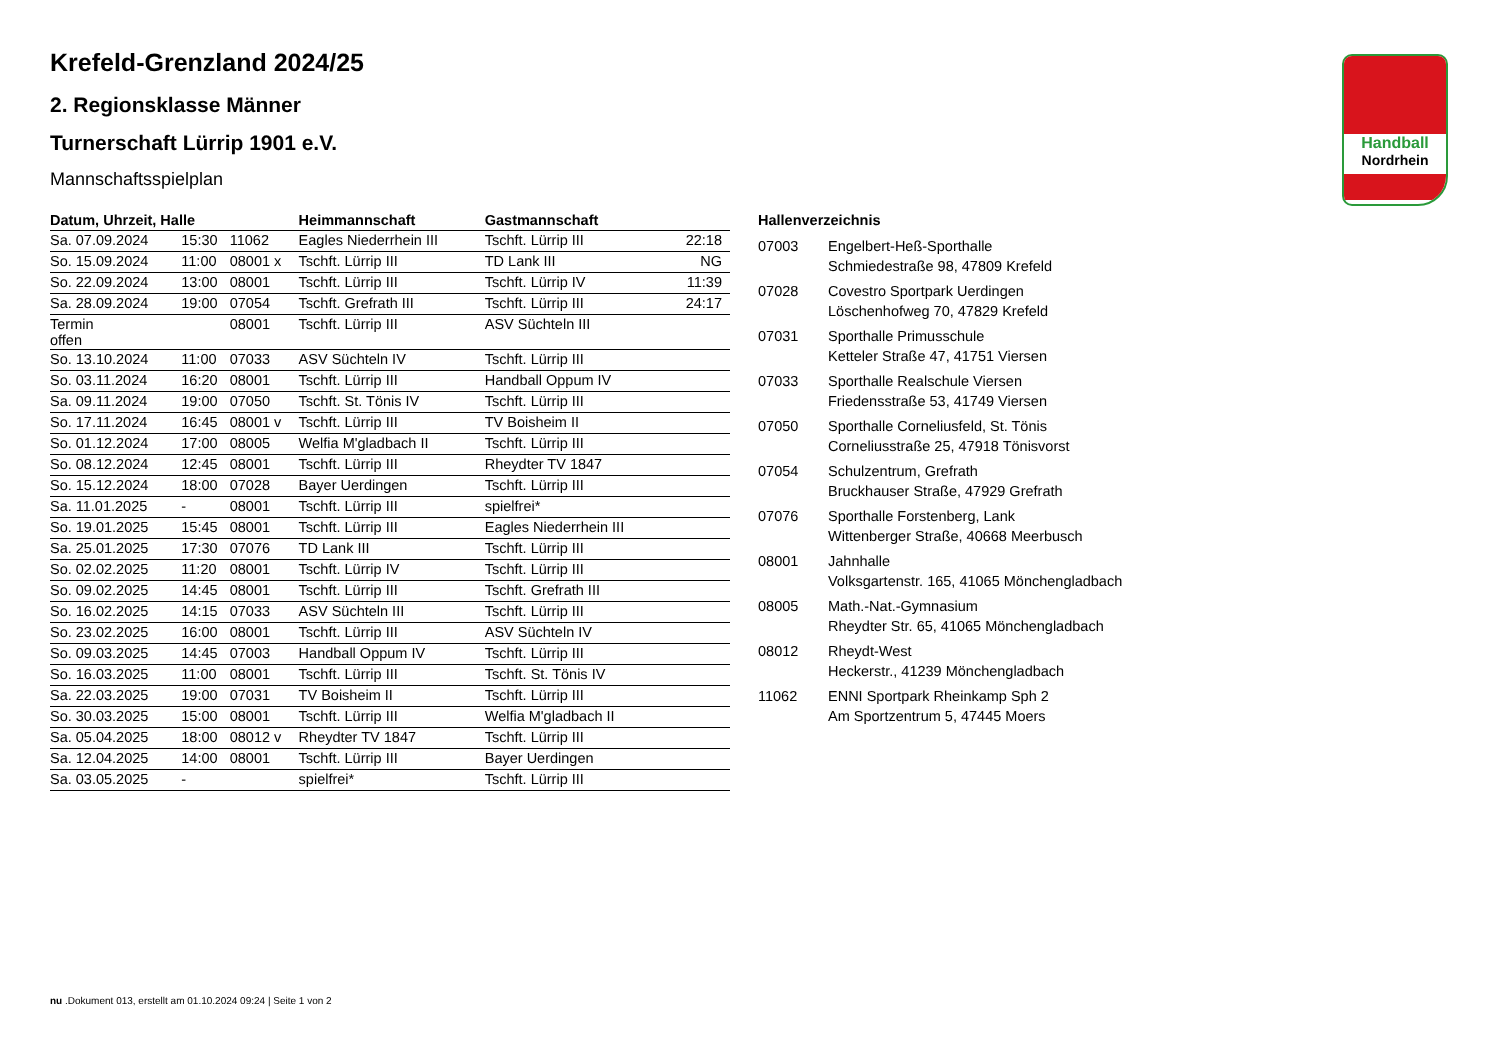Handball
Nordrhein
Krefeld-Grenzland 2024/25
2. Regionsklasse Männer
Turnerschaft Lürrip 1901 e.V.
Mannschaftsspielplan
| Datum, Uhrzeit, Halle | | | Heimmannschaft | Gastmannschaft | |
| --- | --- | --- | --- | --- | --- |
| Sa. 07.09.2024 | 15:30 | 11062 | Eagles Niederrhein III | Tschft. Lürrip III | 22:18 |
| So. 15.09.2024 | 11:00 | 08001 x | Tschft. Lürrip III | TD Lank III | NG |
| So. 22.09.2024 | 13:00 | 08001 | Tschft. Lürrip III | Tschft. Lürrip IV | 11:39 |
| Sa. 28.09.2024 | 19:00 | 07054 | Tschft. Grefrath III | Tschft. Lürrip III | 24:17 |
| Termin offen | | 08001 | Tschft. Lürrip III | ASV Süchteln III | |
| So. 13.10.2024 | 11:00 | 07033 | ASV Süchteln IV | Tschft. Lürrip III | |
| So. 03.11.2024 | 16:20 | 08001 | Tschft. Lürrip III | Handball Oppum IV | |
| Sa. 09.11.2024 | 19:00 | 07050 | Tschft. St. Tönis IV | Tschft. Lürrip III | |
| So. 17.11.2024 | 16:45 | 08001 v | Tschft. Lürrip III | TV Boisheim II | |
| So. 01.12.2024 | 17:00 | 08005 | Welfia M'gladbach II | Tschft. Lürrip III | |
| So. 08.12.2024 | 12:45 | 08001 | Tschft. Lürrip III | Rheydter TV 1847 | |
| So. 15.12.2024 | 18:00 | 07028 | Bayer Uerdingen | Tschft. Lürrip III | |
| Sa. 11.01.2025 | - | 08001 | Tschft. Lürrip III | spielfrei* | |
| So. 19.01.2025 | 15:45 | 08001 | Tschft. Lürrip III | Eagles Niederrhein III | |
| Sa. 25.01.2025 | 17:30 | 07076 | TD Lank III | Tschft. Lürrip III | |
| So. 02.02.2025 | 11:20 | 08001 | Tschft. Lürrip IV | Tschft. Lürrip III | |
| So. 09.02.2025 | 14:45 | 08001 | Tschft. Lürrip III | Tschft. Grefrath III | |
| So. 16.02.2025 | 14:15 | 07033 | ASV Süchteln III | Tschft. Lürrip III | |
| So. 23.02.2025 | 16:00 | 08001 | Tschft. Lürrip III | ASV Süchteln IV | |
| So. 09.03.2025 | 14:45 | 07003 | Handball Oppum IV | Tschft. Lürrip III | |
| So. 16.03.2025 | 11:00 | 08001 | Tschft. Lürrip III | Tschft. St. Tönis IV | |
| Sa. 22.03.2025 | 19:00 | 07031 | TV Boisheim II | Tschft. Lürrip III | |
| So. 30.03.2025 | 15:00 | 08001 | Tschft. Lürrip III | Welfia M'gladbach II | |
| Sa. 05.04.2025 | 18:00 | 08012 v | Rheydter TV 1847 | Tschft. Lürrip III | |
| Sa. 12.04.2025 | 14:00 | 08001 | Tschft. Lürrip III | Bayer Uerdingen | |
| Sa. 03.05.2025 | - | | spielfrei* | Tschft. Lürrip III | |
Hallenverzeichnis
| 07003 | Engelbert-Heß-Sporthalle Schmiedestraße 98, 47809 Krefeld |
| 07028 | Covestro Sportpark Uerdingen Löschenhofweg 70, 47829 Krefeld |
| 07031 | Sporthalle Primusschule Ketteler Straße 47, 41751 Viersen |
| 07033 | Sporthalle Realschule Viersen Friedensstraße 53, 41749 Viersen |
| 07050 | Sporthalle Corneliusfeld, St. Tönis Corneliusstraße 25, 47918 Tönisvorst |
| 07054 | Schulzentrum, Grefrath Bruckhauser Straße, 47929 Grefrath |
| 07076 | Sporthalle Forstenberg, Lank Wittenberger Straße, 40668 Meerbusch |
| 08001 | Jahnhalle Volksgartenstr. 165, 41065 Mönchengladbach |
| 08005 | Math.-Nat.-Gymnasium Rheydter Str. 65, 41065 Mönchengladbach |
| 08012 | Rheydt-West Heckerstr., 41239 Mönchengladbach |
| 11062 | ENNI Sportpark Rheinkamp Sph 2 Am Sportzentrum 5, 47445 Moers |
nu .Dokument 013, erstellt am 01.10.2024 09:24 | Seite 1 von 2